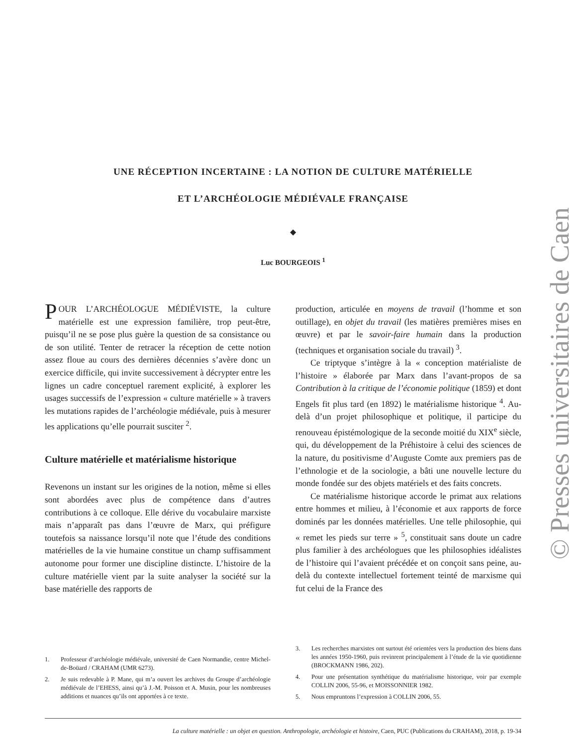© Presses universitaires de Caen
UNE RÉCEPTION INCERTAINE : LA NOTION DE CULTURE MATÉRIELLE
ET L’ARCHÉOLOGIE MÉDIÉVALE FRANÇAISE
◆
Luc BOURGEOIS <sup>1</sup>
POUR L’ARCHÉOLOGUE MÉDIÉVISTE, la culture matérielle est une expression familière, trop peut-être, puisqu’il ne se pose plus guère la question de sa consistance ou de son utilité. Tenter de retracer la réception de cette notion assez floue au cours des dernières décennies s’avère donc un exercice difficile, qui invite successivement à décrypter entre les lignes un cadre conceptuel rarement explicité, à explorer les usages successifs de l’expression « culture matérielle » à travers les mutations rapides de l’archéologie médiévale, puis à mesurer les applications qu’elle pourrait susciter <sup>2</sup>.
Culture matérielle et matérialisme historique
Revenons un instant sur les origines de la notion, même si elles sont abordées avec plus de compétence dans d’autres contributions à ce colloque. Elle dérive du vocabulaire marxiste mais n’apparaît pas dans l’œuvre de Marx, qui préfigure toutefois sa naissance lorsqu’il note que l’étude des conditions matérielles de la vie humaine constitue un champ suffisamment autonome pour former une discipline distincte. L’histoire de la culture matérielle vient par la suite analyser la société sur la base matérielle des rapports de
production, articulée en moyens de travail (l’homme et son outillage), en objet du travail (les matières premières mises en œuvre) et par le savoir-faire humain dans la production (techniques et organisation sociale du travail) <sup>3</sup>.
Ce triptyque s’intègre à la « conception matérialiste de l’histoire » élaborée par Marx dans l’avant-propos de sa Contribution à la critique de l’économie politique (1859) et dont Engels fit plus tard (en 1892) le matérialisme historique <sup>4</sup>. Au-delà d’un projet philosophique et politique, il participe du renouveau épistémologique de la seconde moitié du XIX<sup>e</sup> siècle, qui, du développement de la Préhistoire à celui des sciences de la nature, du positivisme d’Auguste Comte aux premiers pas de l’ethnologie et de la sociologie, a bâti une nouvelle lecture du monde fondée sur des objets matériels et des faits concrets.
Ce matérialisme historique accorde le primat aux relations entre hommes et milieu, à l’économie et aux rapports de force dominés par les données matérielles. Une telle philosophie, qui « remet les pieds sur terre » <sup>5</sup>, constituait sans doute un cadre plus familier à des archéologues que les philosophies idéalistes de l’histoire qui l’avaient précédée et on conçoit sans peine, au-delà du contexte intellectuel fortement teinté de marxisme qui fut celui de la France des
1. Professeur d’archéologie médiévale, université de Caen Normandie, centre Michel-de-Boüard / CRAHAM (UMR 6273).
2. Je suis redevable à P. Mane, qui m’a ouvert les archives du Groupe d’archéologie médiévale de l’EHESS, ainsi qu’à J.-M. Poisson et A. Musin, pour les nombreuses additions et nuances qu’ils ont apportées à ce texte.
3. Les recherches marxistes ont surtout été orientées vers la production des biens dans les années 1950-1960, puis revinrent principalement à l’étude de la vie quotidienne (BROCKMANN 1986, 202).
4. Pour une présentation synthétique du matérialisme historique, voir par exemple COLLIN 2006, 55-96, et MOISSONNIER 1982.
5. Nous empruntons l’expression à COLLIN 2006, 55.
La culture matérielle : un objet en question. Anthropologie, archéologie et histoire, Caen, PUC (Publications du CRAHAM), 2018, p. 19-34